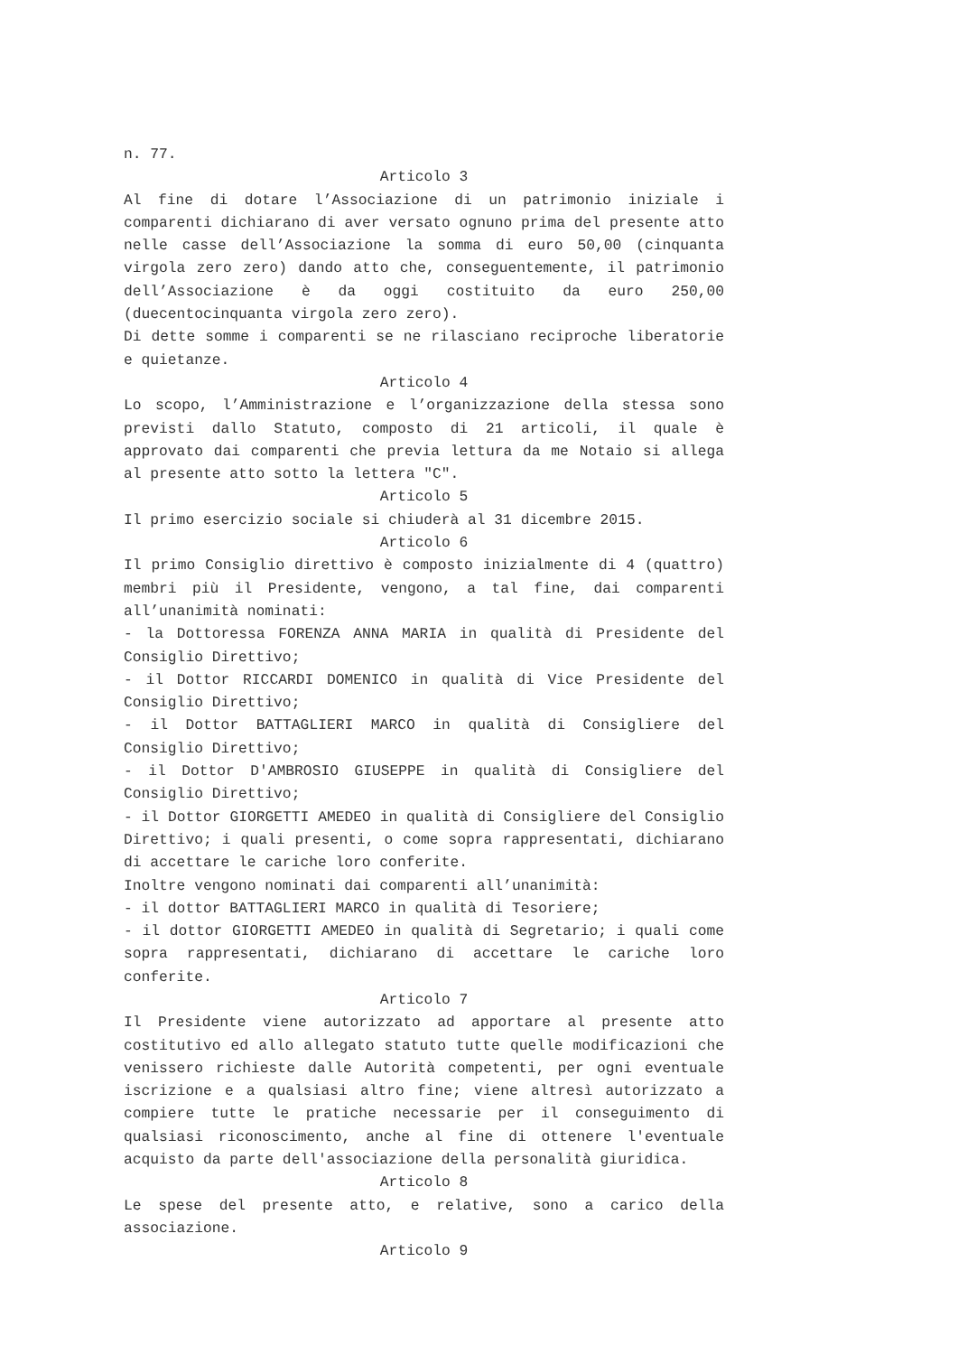n. 77.
Articolo 3
Al fine di dotare l’Associazione di un patrimonio iniziale i comparenti dichiarano di aver versato ognuno prima del presente atto nelle casse dell’Associazione la somma di euro 50,00 (cinquanta virgola zero zero) dando atto che, conseguentemente, il patrimonio dell’Associazione è da oggi costituito da euro 250,00 (duecentocinquanta virgola zero zero).
Di dette somme i comparenti se ne rilasciano reciproche liberatorie e quietanze.
Articolo 4
Lo scopo, l’Amministrazione e l’organizzazione della stessa sono previsti dallo Statuto, composto di 21 articoli, il quale è approvato dai comparenti che previa lettura da me Notaio si allega al presente atto sotto la lettera "C".
Articolo 5
Il primo esercizio sociale si chiuderà al 31 dicembre 2015.
Articolo 6
Il primo Consiglio direttivo è composto inizialmente di 4 (quattro) membri più il Presidente, vengono, a tal fine, dai comparenti all’unanimità nominati:
- la Dottoressa FORENZA ANNA MARIA in qualità di Presidente del Consiglio Direttivo;
- il Dottor RICCARDI DOMENICO in qualità di Vice Presidente del Consiglio Direttivo;
- il Dottor BATTAGLIERI MARCO in qualità di Consigliere del Consiglio Direttivo;
- il Dottor D'AMBROSIO GIUSEPPE in qualità di Consigliere del Consiglio Direttivo;
- il Dottor GIORGETTI AMEDEO in qualità di Consigliere del Consiglio Direttivo; i quali presenti, o come sopra rappresentati, dichiarano di accettare le cariche loro conferite.
Inoltre vengono nominati dai comparenti all’unanimità:
- il dottor BATTAGLIERI MARCO in qualità di Tesoriere;
- il dottor GIORGETTI AMEDEO in qualità di Segretario; i quali come sopra rappresentati, dichiarano di accettare le cariche loro conferite.
Articolo 7
Il Presidente viene autorizzato ad apportare al presente atto costitutivo ed allo allegato statuto tutte quelle modificazioni che venissero richieste dalle Autorità competenti, per ogni eventuale iscrizione e a qualsiasi altro fine; viene altresì autorizzato a compiere tutte le pratiche necessarie per il conseguimento di qualsiasi riconoscimento, anche al fine di ottenere l'eventuale acquisto da parte dell'associazione della personalità giuridica.
Articolo 8
Le spese del presente atto, e relative, sono a carico della associazione.
Articolo 9